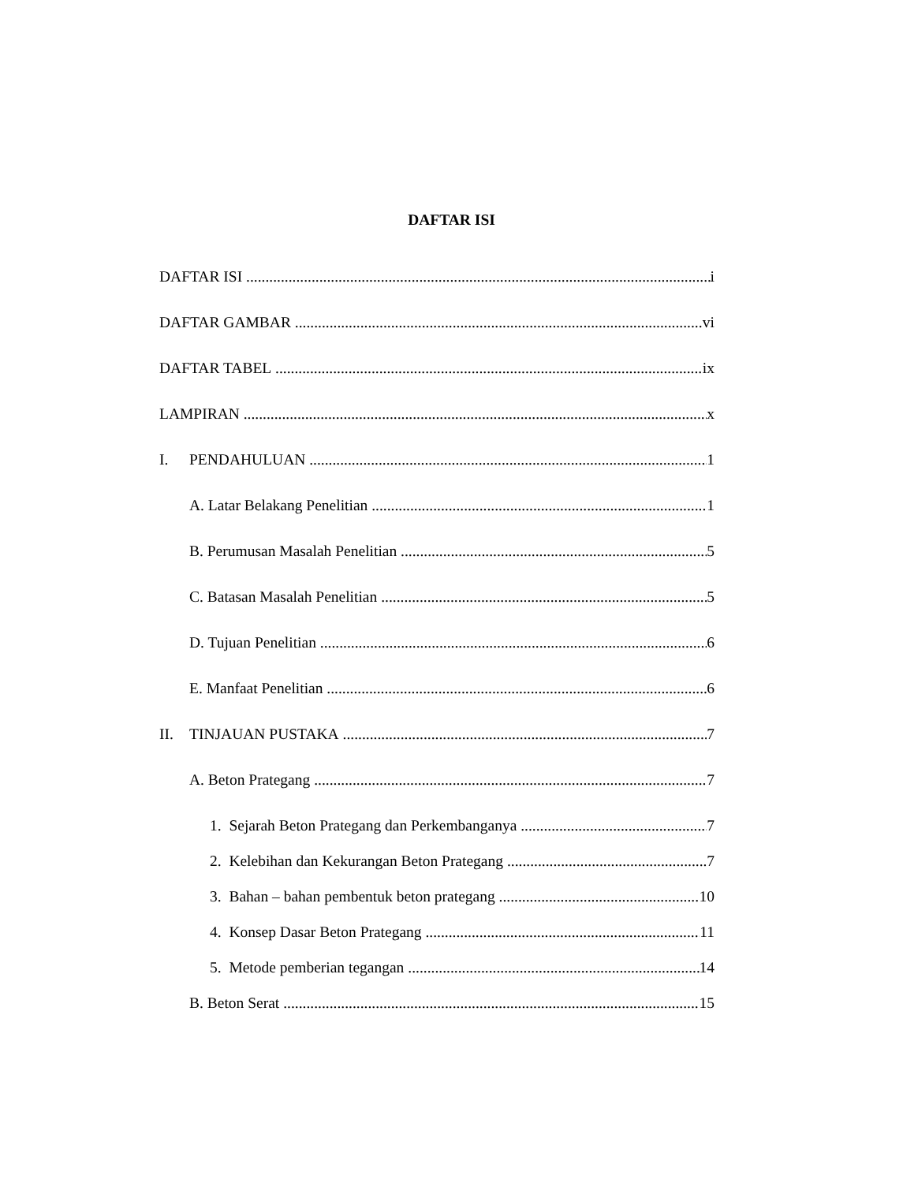DAFTAR ISI
DAFTAR ISI i
DAFTAR GAMBAR vi
DAFTAR TABEL ix
LAMPIRAN x
I. PENDAHULUAN 1
A. Latar Belakang Penelitian 1
B. Perumusan Masalah Penelitian 5
C. Batasan Masalah Penelitian 5
D. Tujuan Penelitian 6
E. Manfaat Penelitian 6
II. TINJAUAN PUSTAKA 7
A. Beton Prategang 7
1. Sejarah Beton Prategang dan Perkembanganya 7
2. Kelebihan dan Kekurangan Beton Prategang 7
3. Bahan – bahan pembentuk beton prategang 10
4. Konsep Dasar Beton Prategang 11
5. Metode pemberian tegangan 14
B. Beton Serat 15